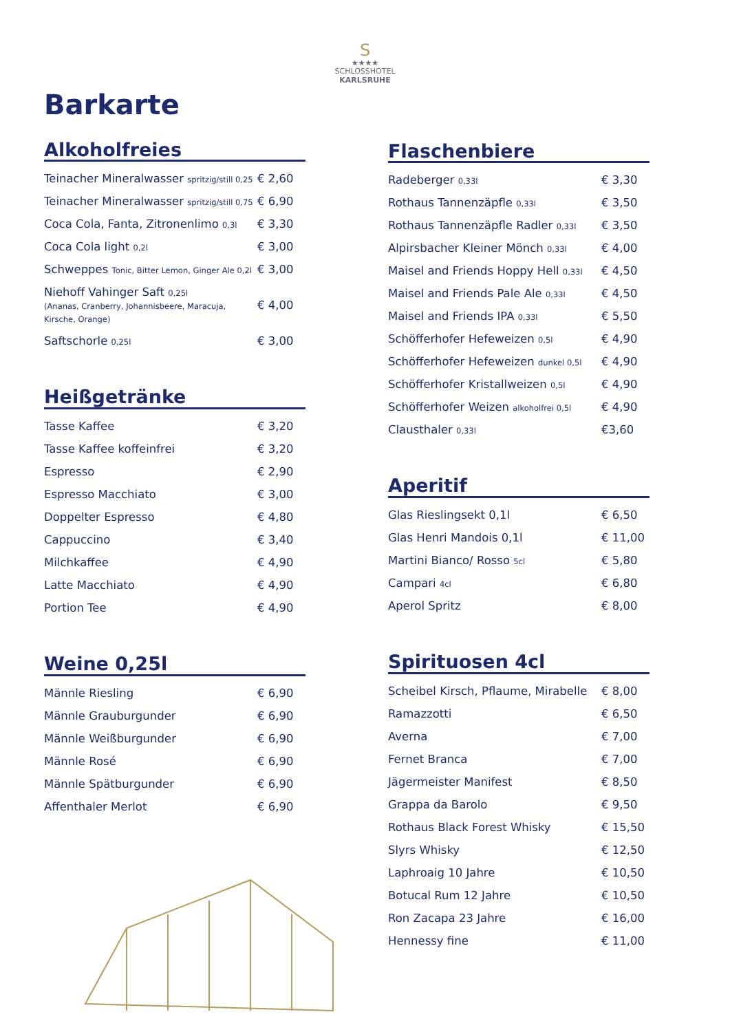S
★★★★
SCHLOSSHOTEL
KARLSRUHE
Barkarte
Alkoholfreies
| Teinacher Mineralwasser spritzig/still 0,25 | € 2,60 |
| Teinacher Mineralwasser spritzig/still 0,75 | € 6,90 |
| Coca Cola, Fanta, Zitronenlimo 0,3l | € 3,30 |
| Coca Cola light 0,2l | € 3,00 |
| Schweppes Tonic, Bitter Lemon, Ginger Ale 0,2l | € 3,00 |
| Niehoff Vahinger Saft 0,25l (Ananas, Cranberry, Johannisbeere, Maracuja, Kirsche, Orange) | € 4,00 |
| Saftschorle 0,25l | € 3,00 |
Heißgetränke
| Tasse Kaffee | € 3,20 |
| Tasse Kaffee koffeinfrei | € 3,20 |
| Espresso | € 2,90 |
| Espresso Macchiato | € 3,00 |
| Doppelter Espresso | € 4,80 |
| Cappuccino | € 3,40 |
| Milchkaffee | € 4,90 |
| Latte Macchiato | € 4,90 |
| Portion Tee | € 4,90 |
Weine 0,25l
| Männle Riesling | € 6,90 |
| Männle Grauburgunder | € 6,90 |
| Männle Weißburgunder | € 6,90 |
| Männle Rosé | € 6,90 |
| Männle Spätburgunder | € 6,90 |
| Affenthaler Merlot | € 6,90 |
Flaschenbiere
| Radeberger 0,33l | € 3,30 |
| Rothaus Tannenzäpfle 0,33l | € 3,50 |
| Rothaus Tannenzäpfle Radler 0,33l | € 3,50 |
| Alpirsbacher Kleiner Mönch 0,33l | € 4,00 |
| Maisel and Friends Hoppy Hell 0,33l | € 4,50 |
| Maisel and Friends Pale Ale 0,33l | € 4,50 |
| Maisel and Friends IPA 0,33l | € 5,50 |
| Schöfferhofer Hefeweizen 0,5l | € 4,90 |
| Schöfferhofer Hefeweizen dunkel 0,5l | € 4,90 |
| Schöfferhofer Kristallweizen 0,5l | € 4,90 |
| Schöfferhofer Weizen alkoholfrei 0,5l | € 4,90 |
| Clausthaler 0,33l | €3,60 |
Aperitif
| Glas Rieslingsekt 0,1l | € 6,50 |
| Glas Henri Mandois 0,1l | € 11,00 |
| Martini Bianco/ Rosso 5cl | € 5,80 |
| Campari 4cl | € 6,80 |
| Aperol Spritz | € 8,00 |
Spirituosen 4cl
| Scheibel Kirsch, Pflaume, Mirabelle | € 8,00 |
| Ramazzotti | € 6,50 |
| Averna | € 7,00 |
| Fernet Branca | € 7,00 |
| Jägermeister Manifest | € 8,50 |
| Grappa da Barolo | € 9,50 |
| Rothaus Black Forest Whisky | € 15,50 |
| Slyrs Whisky | € 12,50 |
| Laphroaig 10 Jahre | € 10,50 |
| Botucal Rum 12 Jahre | € 10,50 |
| Ron Zacapa 23 Jahre | € 16,00 |
| Hennessy fine | € 11,00 |